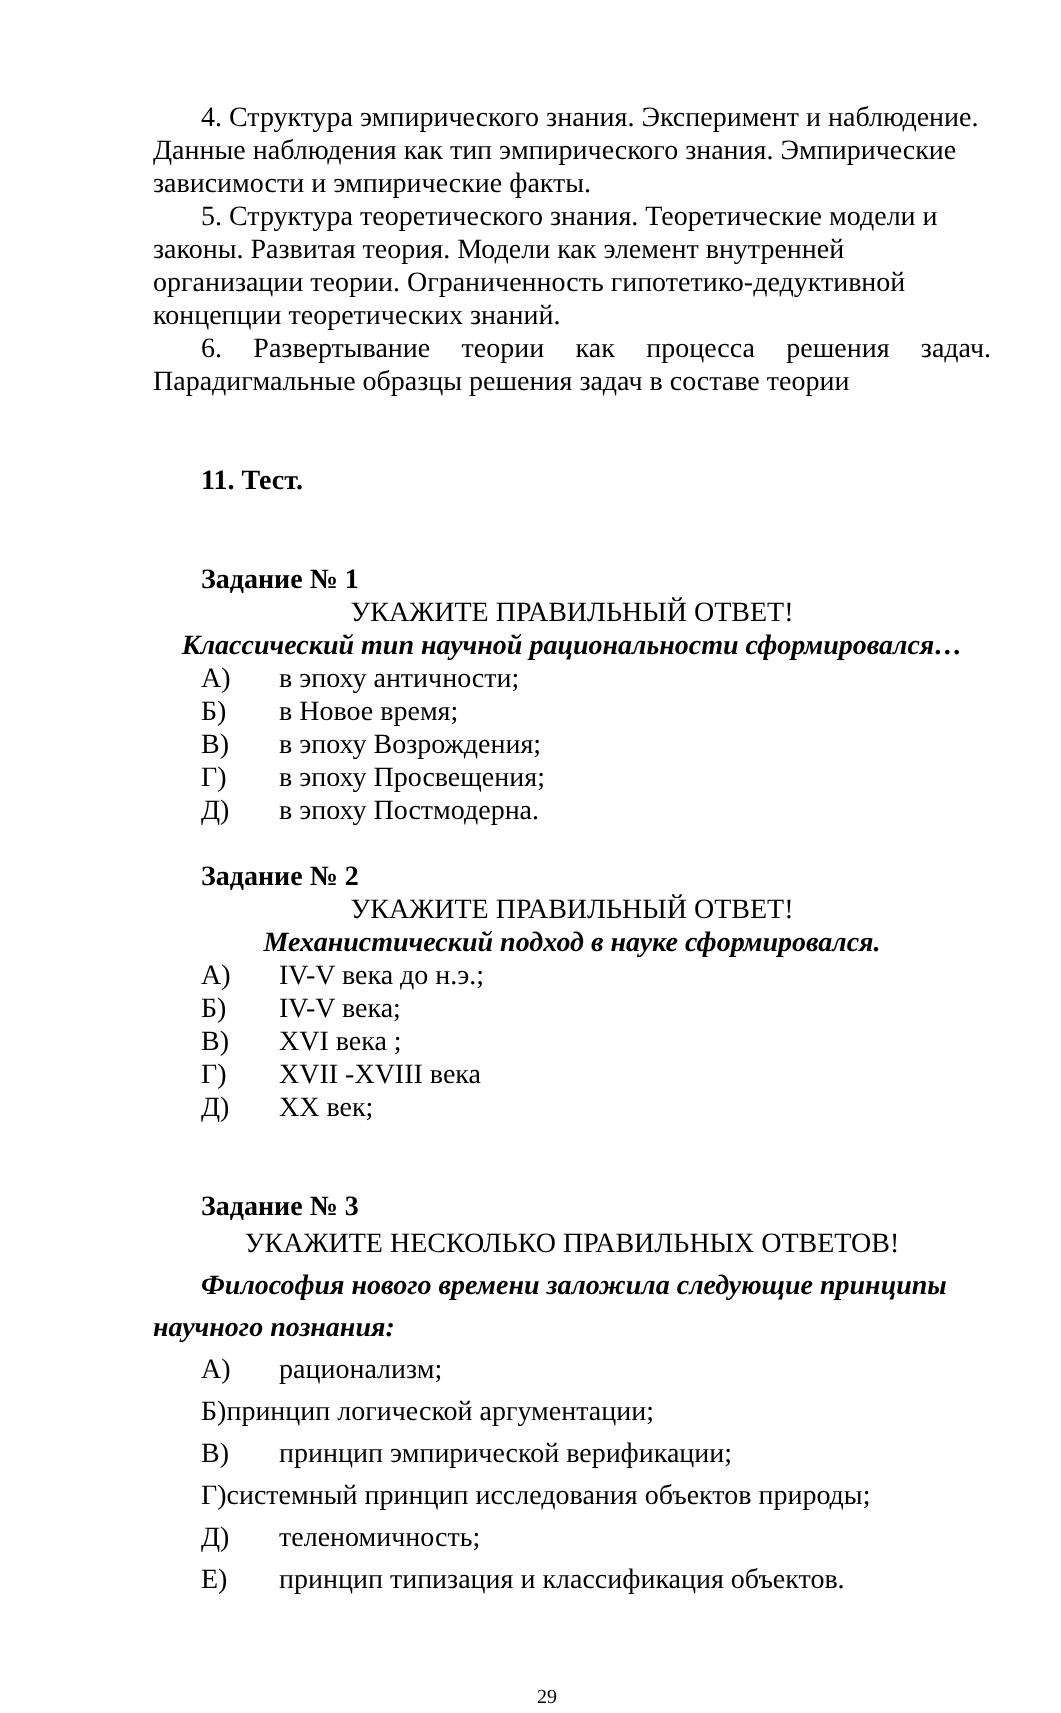4. Структура эмпирического знания. Эксперимент и наблюдение. Данные наблюдения как тип эмпирического знания. Эмпирические зависимости и эмпирические факты.
5. Структура теоретического знания. Теоретические модели и законы. Развитая теория. Модели как элемент внутренней организации теории. Ограниченность гипотетико-дедуктивной концепции теоретических знаний.
6. Развертывание теории как процесса решения задач.
Парадигмальные образцы решения задач в составе теории
11. Тест.
Задание № 1
УКАЖИТЕ ПРАВИЛЬНЫЙ ОТВЕТ!
Классический тип научной рациональности сформировался…
А) в эпоху античности;
Б) в Новое время;
В) в эпоху Возрождения;
Г) в эпоху Просвещения;
Д) в эпоху Постмодерна.
Задание № 2
УКАЖИТЕ ПРАВИЛЬНЫЙ ОТВЕТ!
Механистический подход в науке сформировался.
А) IV-V века до н.э.;
Б) IV-V века;
В) XVI века ;
Г) XVII -XVIII века
Д) XX век;
Задание № 3
УКАЖИТЕ НЕСКОЛЬКО ПРАВИЛЬНЫХ ОТВЕТОВ!
Философия нового времени заложила следующие принципы научного познания:
А) рационализм;
Б)принцип логической аргументации;
В) принцип эмпирической верификации;
Г)системный принцип исследования объектов природы;
Д) теленомичность;
Е) принцип типизация и классификация объектов.
29